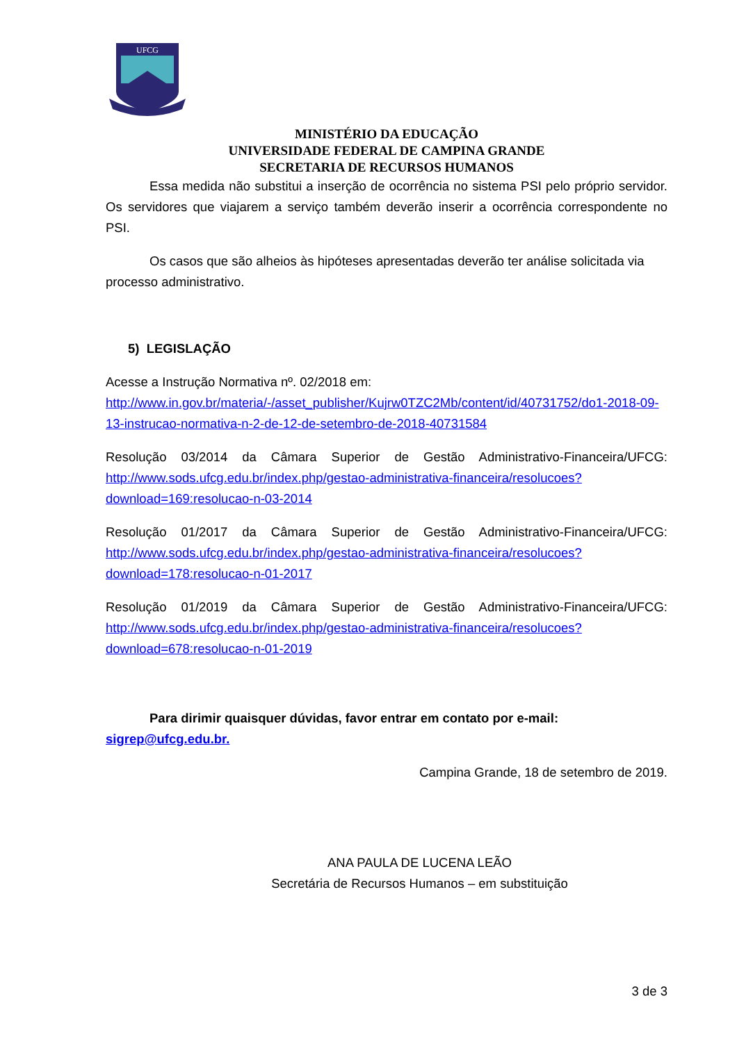UFCG
MINISTÉRIO DA EDUCAÇÃO
UNIVERSIDADE FEDERAL DE CAMPINA GRANDE
SECRETARIA DE RECURSOS HUMANOS
Essa medida não substitui a inserção de ocorrência no sistema PSI pelo próprio servidor. Os servidores que viajarem a serviço também deverão inserir a ocorrência correspondente no PSI.
Os casos que são alheios às hipóteses apresentadas deverão ter análise solicitada via processo administrativo.
5) LEGISLAÇÃO
Acesse a Instrução Normativa nº. 02/2018 em: http://www.in.gov.br/materia/-/asset_publisher/Kujrw0TZC2Mb/content/id/40731752/do1-2018-09-13-instrucao-normativa-n-2-de-12-de-setembro-de-2018-40731584
Resolução 03/2014 da Câmara Superior de Gestão Administrativo-Financeira/UFCG: http://www.sods.ufcg.edu.br/index.php/gestao-administrativa-financeira/resolucoes?download=169:resolucao-n-03-2014
Resolução 01/2017 da Câmara Superior de Gestão Administrativo-Financeira/UFCG: http://www.sods.ufcg.edu.br/index.php/gestao-administrativa-financeira/resolucoes?download=178:resolucao-n-01-2017
Resolução 01/2019 da Câmara Superior de Gestão Administrativo-Financeira/UFCG: http://www.sods.ufcg.edu.br/index.php/gestao-administrativa-financeira/resolucoes?download=678:resolucao-n-01-2019
Para dirimir quaisquer dúvidas, favor entrar em contato por e-mail: sigrep@ufcg.edu.br.
Campina Grande, 18 de setembro de 2019.
ANA PAULA DE LUCENA LEÃO
Secretária de Recursos Humanos – em substituição
3 de 3